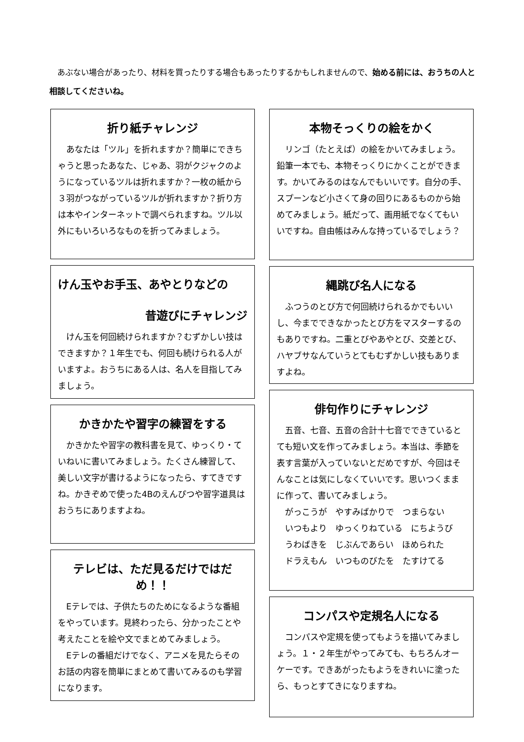あぶない場合があったり、材料を買ったりする場合もあったりするかもしれませんので、始める前には、おうちの人と相談してくださいね。
折り紙チャレンジ
あなたは「ツル」を折れますか？簡単にできちゃうと思ったあなた、じゃあ、羽がクジャクのようになっているツルは折れますか？一枚の紙から３羽がつながっているツルが折れますか？折り方は本やインターネットで調べられますね。ツル以外にもいろいろなものを折ってみましょう。
けん玉やお手玉、あやとりなどの
昔遊びにチャレンジ
けん玉を何回続けられますか？むずかしい技はできますか？１年生でも、何回も続けられる人がいますよ。おうちにある人は、名人を目指してみましょう。
かきかたや習字の練習をする
かきかたや習字の教科書を見て、ゆっくり・ていねいに書いてみましょう。たくさん練習して、美しい文字が書けるようになったら、すてきですね。かきぞめで使った4Bのえんぴつや習字道具はおうちにありますよね。
テレビは、ただ見るだけではだめ！！
Eテレでは、子供たちのためになるような番組をやっています。見終わったら、分かったことや考えたことを絵や文でまとめてみましょう。
Eテレの番組だけでなく、アニメを見たらそのお話の内容を簡単にまとめて書いてみるのも学習になります。
本物そっくりの絵をかく
リンゴ（たとえば）の絵をかいてみましょう。鉛筆一本でも、本物そっくりにかくことができます。かいてみるのはなんでもいいです。自分の手、スプーンなど小さくて身の回りにあるものから始めてみましょう。紙だって、画用紙でなくてもいいですね。自由帳はみんな持っているでしょう？
縄跳び名人になる
ふつうのとび方で何回続けられるかでもいいし、今までできなかったとび方をマスターするのもありですね。二重とびやあやとび、交差とび、ハヤブサなんていうとてもむずかしい技もありますよね。
俳句作りにチャレンジ
五音、七音、五音の合計十七音でできているとても短い文を作ってみましょう。本当は、季節を表す言葉が入っていないとだめですが、今回はそんなことは気にしなくていいです。思いつくままに作って、書いてみましょう。
がっこうが　やすみばかりで　つまらない
いつもより　ゆっくりねている　にちようび
うわばきを　じぶんであらい　ほめられた
ドラえもん　いつものびたを　たすけてる
コンパスや定規名人になる
コンパスや定規を使ってもようを描いてみましょう。１・２年生がやってみても、もちろんオーケーです。できあがったもようをきれいに塗ったら、もっとすてきになりますね。